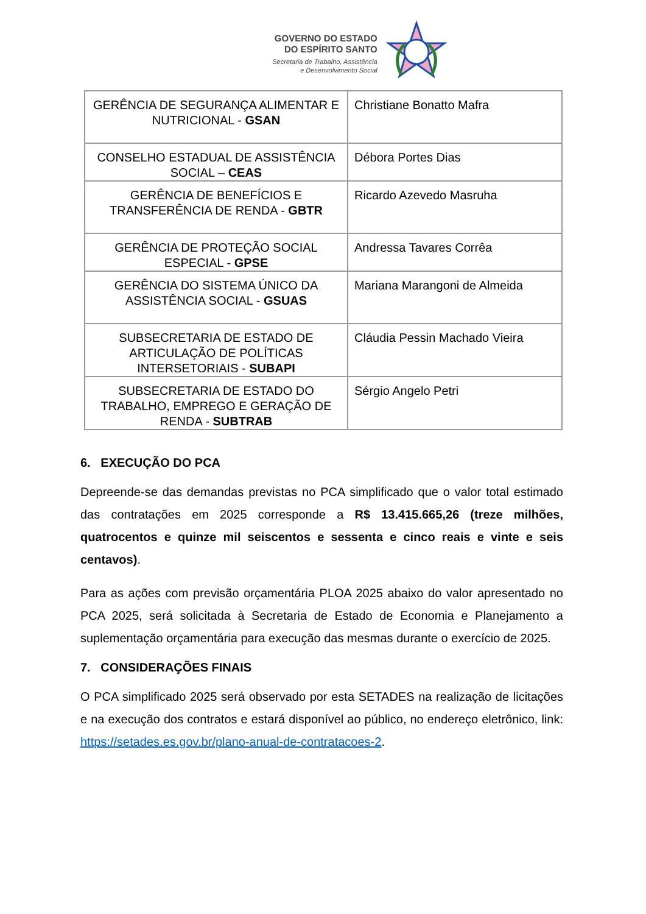GOVERNO DO ESTADO
DO ESPÍRITO SANTO
Secretaria de Trabalho, Assistência
e Desenvolvimento Social
| GERÊNCIA DE SEGURANÇA ALIMENTAR E NUTRICIONAL - GSAN | Christiane Bonatto Mafra |
| CONSELHO ESTADUAL DE ASSISTÊNCIA SOCIAL – CEAS | Débora Portes Dias |
| GERÊNCIA DE BENEFÍCIOS E TRANSFERÊNCIA DE RENDA - GBTR | Ricardo Azevedo Masruha |
| GERÊNCIA DE PROTEÇÃO SOCIAL ESPECIAL - GPSE | Andressa Tavares Corrêa |
| GERÊNCIA DO SISTEMA ÚNICO DA ASSISTÊNCIA SOCIAL - GSUAS | Mariana Marangoni de Almeida |
| SUBSECRETARIA DE ESTADO DE ARTICULAÇÃO DE POLÍTICAS INTERSETORIAIS - SUBAPI | Cláudia Pessin Machado Vieira |
| SUBSECRETARIA DE ESTADO DO TRABALHO, EMPREGO E GERAÇÃO DE RENDA - SUBTRAB | Sérgio Angelo Petri |
6. EXECUÇÃO DO PCA
Depreende-se das demandas previstas no PCA simplificado que o valor total estimado das contratações em 2025 corresponde a R$ 13.415.665,26 (treze milhões, quatrocentos e quinze mil seiscentos e sessenta e cinco reais e vinte e seis centavos).
Para as ações com previsão orçamentária PLOA 2025 abaixo do valor apresentado no PCA 2025, será solicitada à Secretaria de Estado de Economia e Planejamento a suplementação orçamentária para execução das mesmas durante o exercício de 2025.
7. CONSIDERAÇÕES FINAIS
O PCA simplificado 2025 será observado por esta SETADES na realização de licitações e na execução dos contratos e estará disponível ao público, no endereço eletrônico, link: https://setades.es.gov.br/plano-anual-de-contratacoes-2.